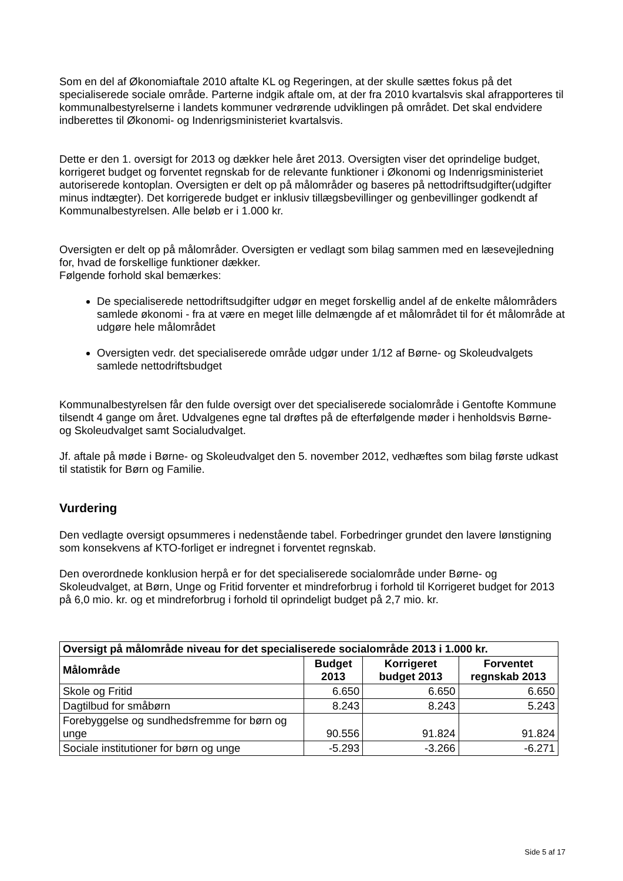Som en del af Økonomiaftale 2010 aftalte KL og Regeringen, at der skulle sættes fokus på det specialiserede sociale område. Parterne indgik aftale om, at der fra 2010 kvartalsvis skal afrapporteres til kommunalbestyrelserne i landets kommuner vedrørende udviklingen på området. Det skal endvidere indberettes til Økonomi- og Indenrigsministeriet kvartalsvis.
Dette er den 1. oversigt for 2013 og dækker hele året 2013. Oversigten viser det oprindelige budget, korrigeret budget og forventet regnskab for de relevante funktioner i Økonomi og Indenrigsministeriet autoriserede kontoplan. Oversigten er delt op på målområder og baseres på nettodriftsudgifter(udgifter minus indtægter). Det korrigerede budget er inklusiv tillægsbevillinger og genbevillinger godkendt af Kommunalbestyrelsen. Alle beløb er i 1.000 kr.
Oversigten er delt op på målområder. Oversigten er vedlagt som bilag sammen med en læsevejledning for, hvad de forskellige funktioner dækker.
Følgende forhold skal bemærkes:
De specialiserede nettodriftsudgifter udgør en meget forskellig andel af de enkelte målområders samlede økonomi - fra at være en meget lille delmængde af et målområdet til for ét målområde at udgøre hele målområdet
Oversigten vedr. det specialiserede område udgør under 1/12 af Børne- og Skoleudvalgets samlede nettodriftsbudget
Kommunalbestyrelsen får den fulde oversigt over det specialiserede socialområde i Gentofte Kommune tilsendt 4 gange om året. Udvalgenes egne tal drøftes på de efterfølgende møder i henholdsvis Børne- og Skoleudvalget samt Socialudvalget.
Jf. aftale på møde i Børne- og Skoleudvalget den 5. november 2012, vedhæftes som bilag første udkast til statistik for Børn og Familie.
Vurdering
Den vedlagte oversigt opsummeres i nedenstående tabel. Forbedringer grundet den lavere lønstigning som konsekvens af KTO-forliget er indregnet i forventet regnskab.
Den overordnede konklusion herpå er for det specialiserede socialområde under Børne- og Skoleudvalget, at Børn, Unge og Fritid forventer et mindreforbrug i forhold til Korrigeret budget for 2013 på 6,0 mio. kr. og et mindreforbrug i forhold til oprindeligt budget på 2,7 mio. kr.
| Oversigt på målområde niveau for det specialiserede socialområde 2013 i 1.000 kr. | | | |
| --- | --- | --- | --- |
| Målområde | Budget 2013 | Korrigeret budget 2013 | Forventet regnskab 2013 |
| Skole og Fritid | 6.650 | 6.650 | 6.650 |
| Dagtilbud for småbørn | 8.243 | 8.243 | 5.243 |
| Forebyggelse og sundhedsfremme for børn og unge | 90.556 | 91.824 | 91.824 |
| Sociale institutioner for børn og unge | -5.293 | -3.266 | -6.271 |
Side 5 af 17